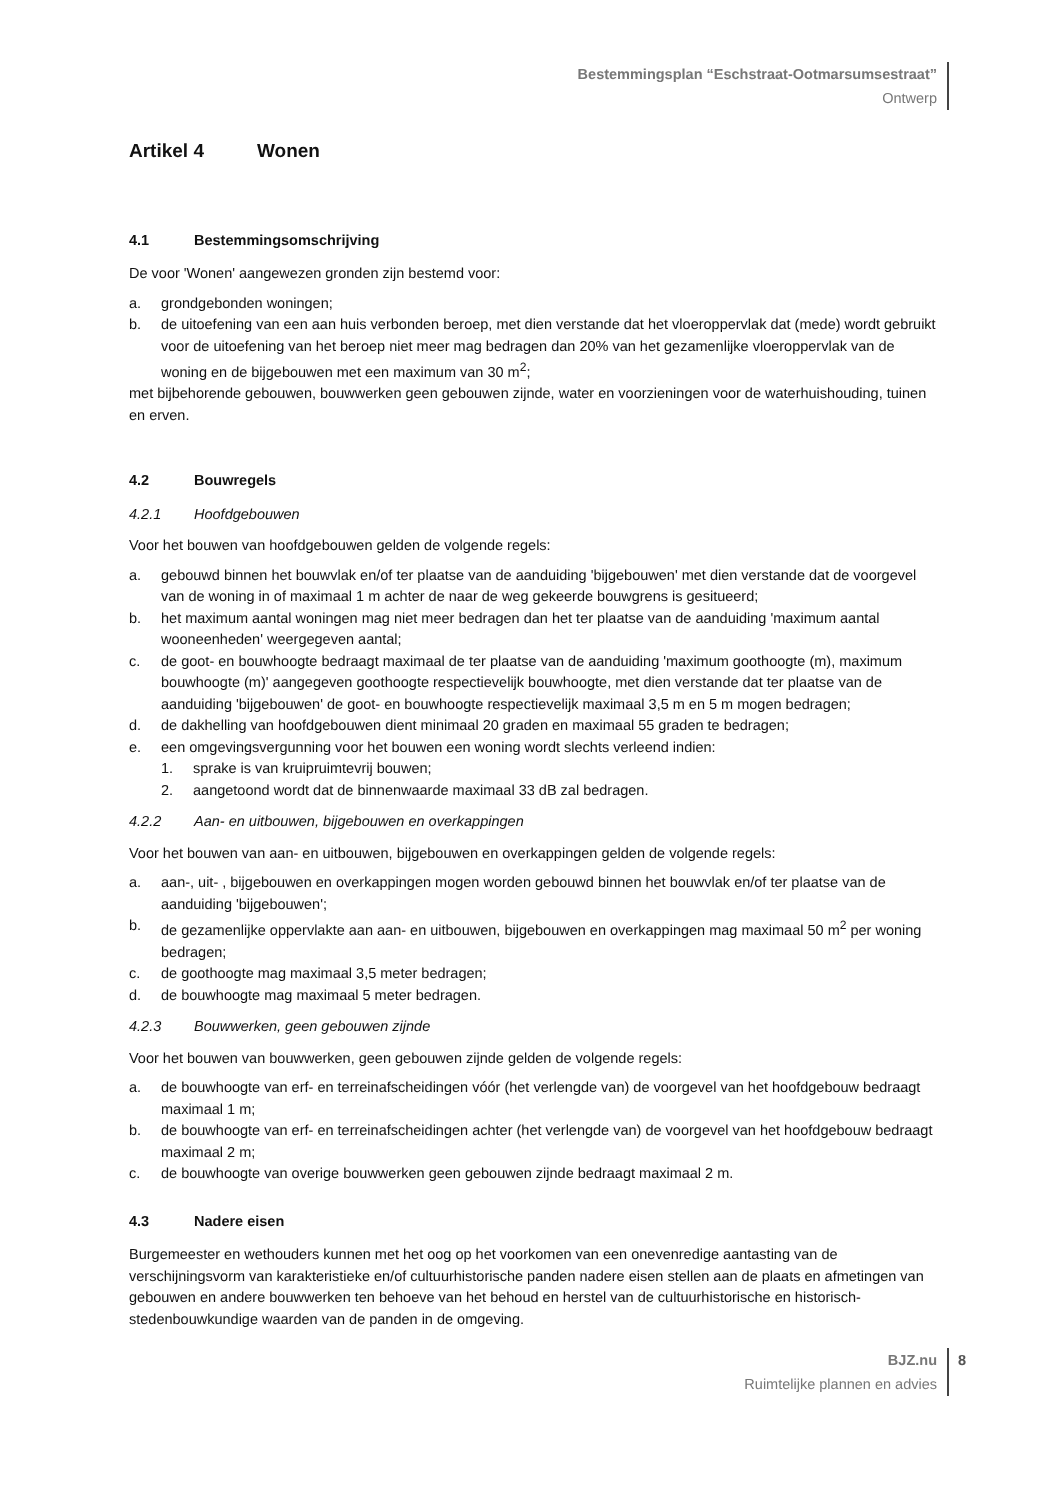Bestemmingsplan “Eschstraat-Ootmarsumsestraat”
Ontwerp
Artikel 4 Wonen
4.1 Bestemmingsomschrijving
De voor 'Wonen' aangewezen gronden zijn bestemd voor:
a. grondgebonden woningen;
b. de uitoefening van een aan huis verbonden beroep, met dien verstande dat het vloeroppervlak dat (mede) wordt gebruikt voor de uitoefening van het beroep niet meer mag bedragen dan 20% van het gezamenlijke vloeroppervlak van de woning en de bijgebouwen met een maximum van 30 m<sup>2</sup>;
met bijbehorende gebouwen, bouwwerken geen gebouwen zijnde, water en voorzieningen voor de waterhuishouding, tuinen en erven.
4.2 Bouwregels
4.2.1 Hoofdgebouwen
Voor het bouwen van hoofdgebouwen gelden de volgende regels:
a. gebouwd binnen het bouwvlak en/of ter plaatse van de aanduiding 'bijgebouwen' met dien verstande dat de voorgevel van de woning in of maximaal 1 m achter de naar de weg gekeerde bouwgrens is gesitueerd;
b. het maximum aantal woningen mag niet meer bedragen dan het ter plaatse van de aanduiding 'maximum aantal wooneenheden' weergegeven aantal;
c. de goot- en bouwhoogte bedraagt maximaal de ter plaatse van de aanduiding 'maximum goothoogte (m), maximum bouwhoogte (m)' aangegeven goothoogte respectievelijk bouwhoogte, met dien verstande dat ter plaatse van de aanduiding 'bijgebouwen' de goot- en bouwhoogte respectievelijk maximaal 3,5 m en 5 m mogen bedragen;
d. de dakhelling van hoofdgebouwen dient minimaal 20 graden en maximaal 55 graden te bedragen;
e. een omgevingsvergunning voor het bouwen een woning wordt slechts verleend indien:
1. sprake is van kruipruimtevrij bouwen;
2. aangetoond wordt dat de binnenwaarde maximaal 33 dB zal bedragen.
4.2.2 Aan- en uitbouwen, bijgebouwen en overkappingen
Voor het bouwen van aan- en uitbouwen, bijgebouwen en overkappingen gelden de volgende regels:
a. aan-, uit- , bijgebouwen en overkappingen mogen worden gebouwd binnen het bouwvlak en/of ter plaatse van de aanduiding 'bijgebouwen';
b. de gezamenlijke oppervlakte aan aan- en uitbouwen, bijgebouwen en overkappingen mag maximaal 50 m<sup>2</sup> per woning bedragen;
c. de goothoogte mag maximaal 3,5 meter bedragen;
d. de bouwhoogte mag maximaal 5 meter bedragen.
4.2.3 Bouwwerken, geen gebouwen zijnde
Voor het bouwen van bouwwerken, geen gebouwen zijnde gelden de volgende regels:
a. de bouwhoogte van erf- en terreinafscheidingen vóór (het verlengde van) de voorgevel van het hoofdgebouw bedraagt maximaal 1 m;
b. de bouwhoogte van erf- en terreinafscheidingen achter (het verlengde van) de voorgevel van het hoofdgebouw bedraagt maximaal 2 m;
c. de bouwhoogte van overige bouwwerken geen gebouwen zijnde bedraagt maximaal 2 m.
4.3 Nadere eisen
Burgemeester en wethouders kunnen met het oog op het voorkomen van een onevenredige aantasting van de verschijningsvorm van karakteristieke en/of cultuurhistorische panden nadere eisen stellen aan de plaats en afmetingen van gebouwen en andere bouwwerken ten behoeve van het behoud en herstel van de cultuurhistorische en historisch-stedenbouwkundige waarden van de panden in de omgeving.
BJZ.nu
Ruimtelijke plannen en advies
8